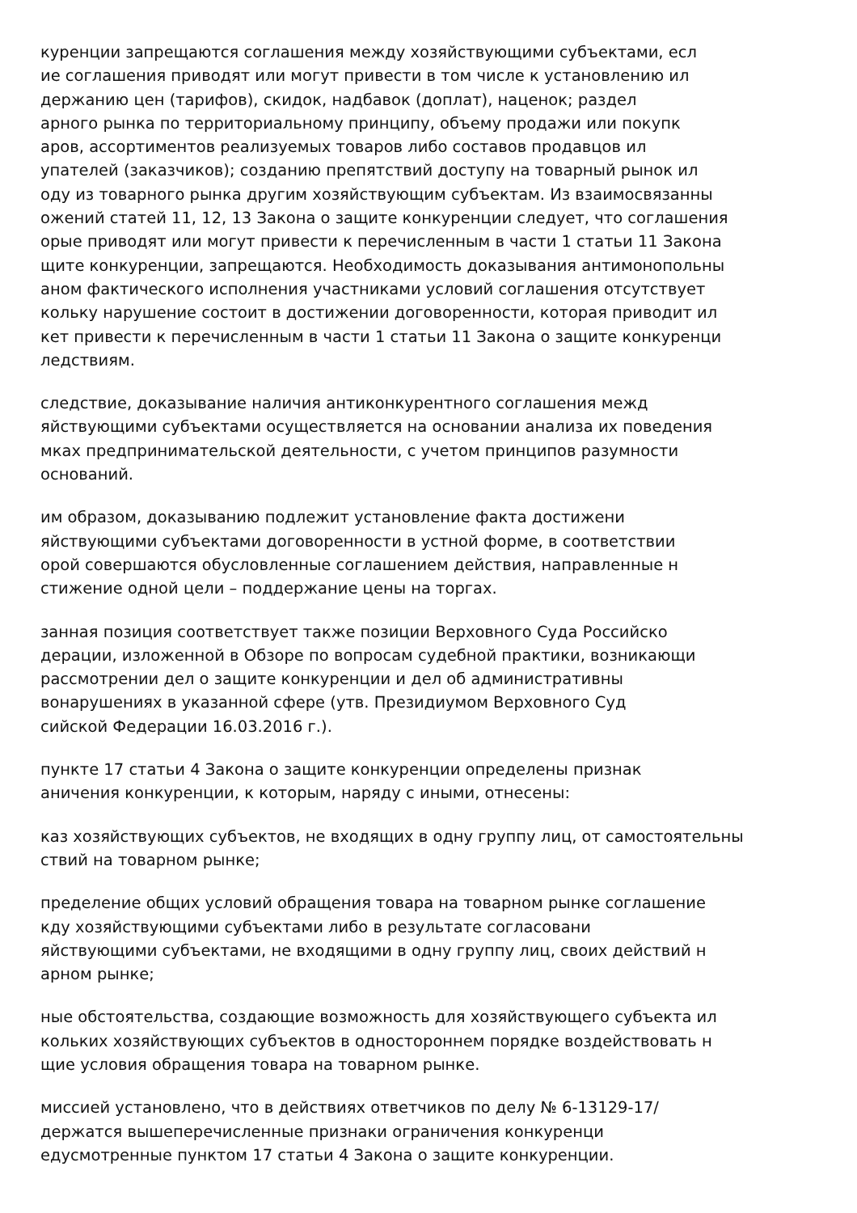куренции запрещаются соглашения между хозяйствующими субъектами, есл
ие соглашения приводят или могут привести в том числе к установлению ил
держанию цен (тарифов), скидок, надбавок (доплат), наценок; раздел
арного рынка по территориальному принципу, объему продажи или покупк
аров, ассортиментов реализуемых товаров либо составов продавцов ил
упателей (заказчиков); созданию препятствий доступу на товарный рынок ил
оду из товарного рынка другим хозяйствующим субъектам. Из взаимосвязанны
ожений статей 11, 12, 13 Закона о защите конкуренции следует, что соглашения
орые приводят или могут привести к перечисленным в части 1 статьи 11 Закона
щите конкуренции, запрещаются. Необходимость доказывания антимонопольны
аном фактического исполнения участниками условий соглашения отсутствует
кольку нарушение состоит в достижении договоренности, которая приводит ил
кет привести к перечисленным в части 1 статьи 11 Закона о защите конкуренци
ледствиям.
следствие, доказывание наличия антиконкурентного соглашения межд
яйствующими субъектами осуществляется на основании анализа их поведения
мках предпринимательской деятельности, с учетом принципов разумности
оснований.
им образом, доказыванию подлежит установление факта достижени
яйствующими субъектами договоренности в устной форме, в соответствии
орой совершаются обусловленные соглашением действия, направленные н
стижение одной цели – поддержание цены на торгах.
занная позиция соответствует также позиции Верховного Суда Российско
дерации, изложенной в Обзоре по вопросам судебной практики, возникающи
рассмотрении дел о защите конкуренции и дел об административны
вонарушениях в указанной сфере (утв. Президиумом Верховного Суд
сийской Федерации 16.03.2016 г.).
пункте 17 статьи 4 Закона о защите конкуренции определены признак
аничения конкуренции, к которым, наряду с иными, отнесены:
каз хозяйствующих субъектов, не входящих в одну группу лиц, от самостоятельны
ствий на товарном рынке;
пределение общих условий обращения товара на товарном рынке соглашение
кду хозяйствующими субъектами либо в результате согласовани
яйствующими субъектами, не входящими в одну группу лиц, своих действий н
арном рынке;
ные обстоятельства, создающие возможность для хозяйствующего субъекта ил
кольких хозяйствующих субъектов в одностороннем порядке воздействовать н
щие условия обращения товара на товарном рынке.
миссией установлено, что в действиях ответчиков по делу № 6-13129-17/
держатся вышеперечисленные признаки ограничения конкуренци
едусмотренные пунктом 17 статьи 4 Закона о защите конкуренции.